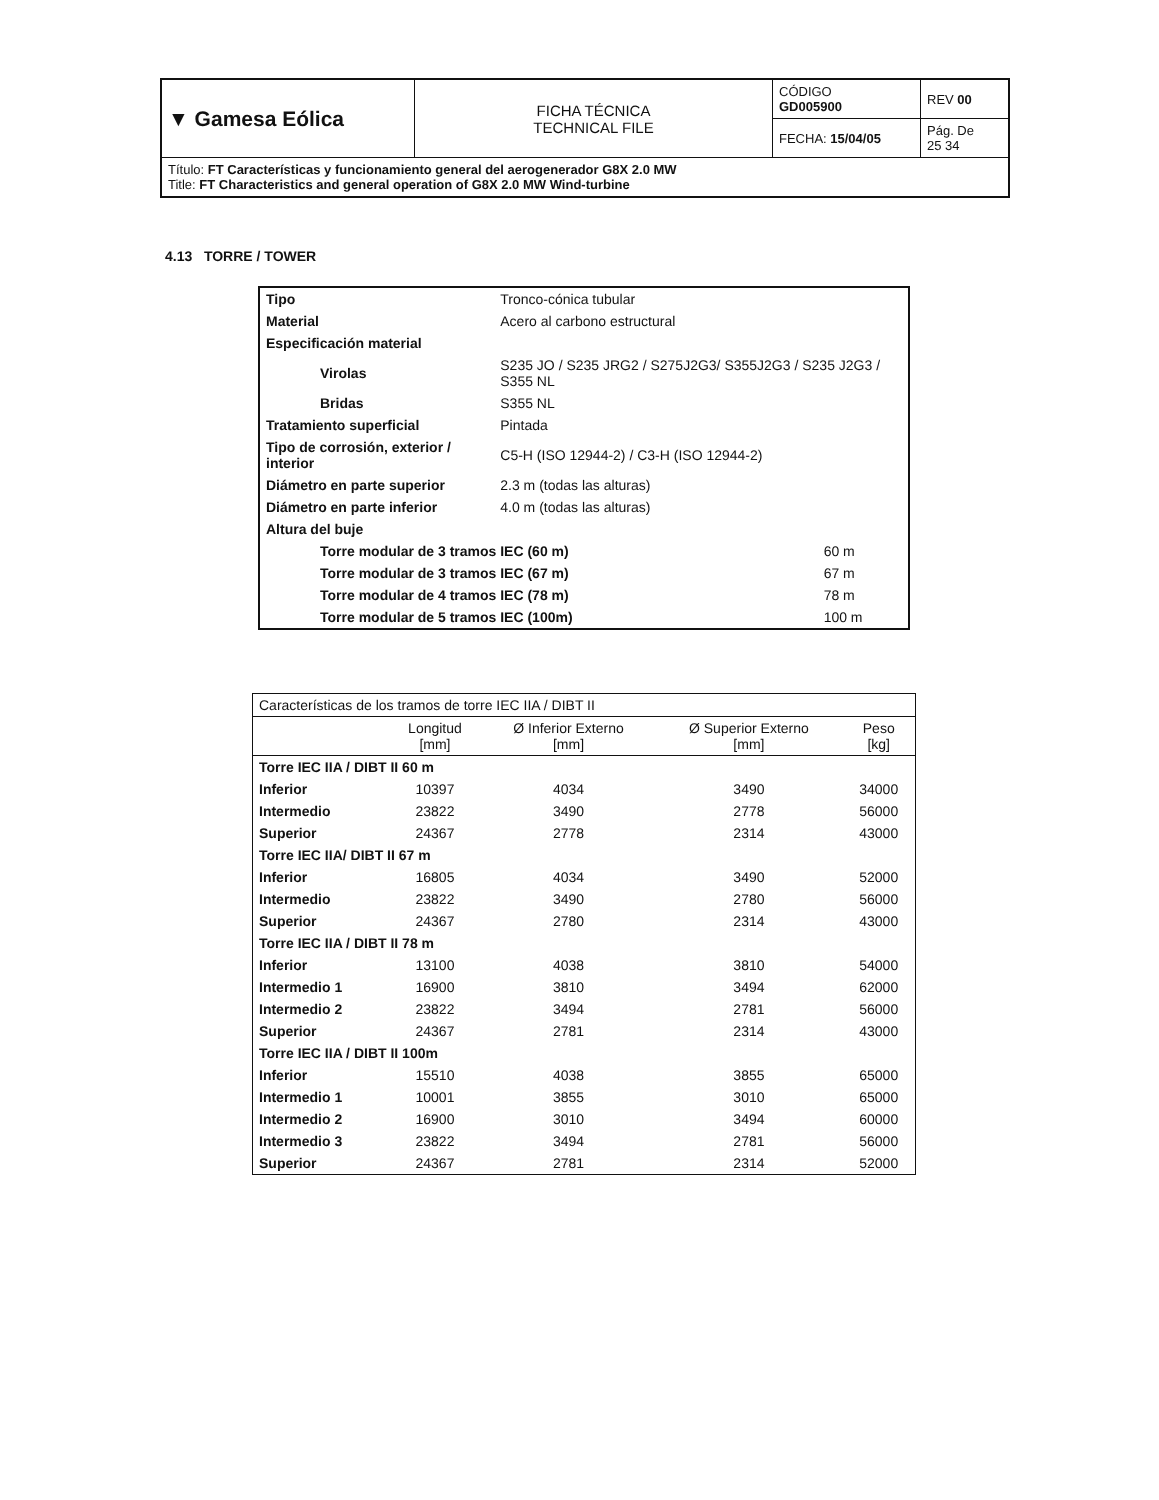| ▼ Gamesa Eólica | FICHA TÉCNICA TECHNICAL FILE | CÓDIGO GD005900 | REV 00 |
| | | FECHA: 15/04/05 | Pág. De 25 34 |
| Título: FT Características y funcionamiento general del aerogenerador G8X 2.0 MW Title: FT Characteristics and general operation of G8X 2.0 MW Wind-turbine | | | |
4.13 TORRE / TOWER
| Tipo | Tronco-cónica tubular | |
| Material | Acero al carbono estructural | |
| Especificación material | | |
| Virolas | S235 JO / S235 JRG2 / S275J2G3/ S355J2G3 / S235 J2G3 / S355 NL | |
| Bridas | S355 NL | |
| Tratamiento superficial | Pintada | |
| Tipo de corrosión, exterior / interior | C5-H (ISO 12944-2) / C3-H (ISO 12944-2) | |
| Diámetro en parte superior | 2.3 m (todas las alturas) | |
| Diámetro en parte inferior | 4.0 m (todas las alturas) | |
| Altura del buje | | |
| Torre modular de 3 tramos IEC (60 m) | | 60 m |
| Torre modular de 3 tramos IEC (67 m) | | 67 m |
| Torre modular de 4 tramos IEC (78 m) | | 78 m |
| Torre modular de 5 tramos IEC (100m) | | 100 m |
| Características de los tramos de torre IEC IIA / DIBT II | | | | |
| | Longitud [mm] | Ø Inferior Externo [mm] | Ø Superior Externo [mm] | Peso [kg] |
| Torre IEC IIA / DIBT II 60 m | | | | |
| Inferior | 10397 | 4034 | 3490 | 34000 |
| Intermedio | 23822 | 3490 | 2778 | 56000 |
| Superior | 24367 | 2778 | 2314 | 43000 |
| Torre IEC IIA/ DIBT II 67 m | | | | |
| Inferior | 16805 | 4034 | 3490 | 52000 |
| Intermedio | 23822 | 3490 | 2780 | 56000 |
| Superior | 24367 | 2780 | 2314 | 43000 |
| Torre IEC IIA / DIBT II 78 m | | | | |
| Inferior | 13100 | 4038 | 3810 | 54000 |
| Intermedio 1 | 16900 | 3810 | 3494 | 62000 |
| Intermedio 2 | 23822 | 3494 | 2781 | 56000 |
| Superior | 24367 | 2781 | 2314 | 43000 |
| Torre IEC IIA / DIBT II 100m | | | | |
| Inferior | 15510 | 4038 | 3855 | 65000 |
| Intermedio 1 | 10001 | 3855 | 3010 | 65000 |
| Intermedio 2 | 16900 | 3010 | 3494 | 60000 |
| Intermedio 3 | 23822 | 3494 | 2781 | 56000 |
| Superior | 24367 | 2781 | 2314 | 52000 |